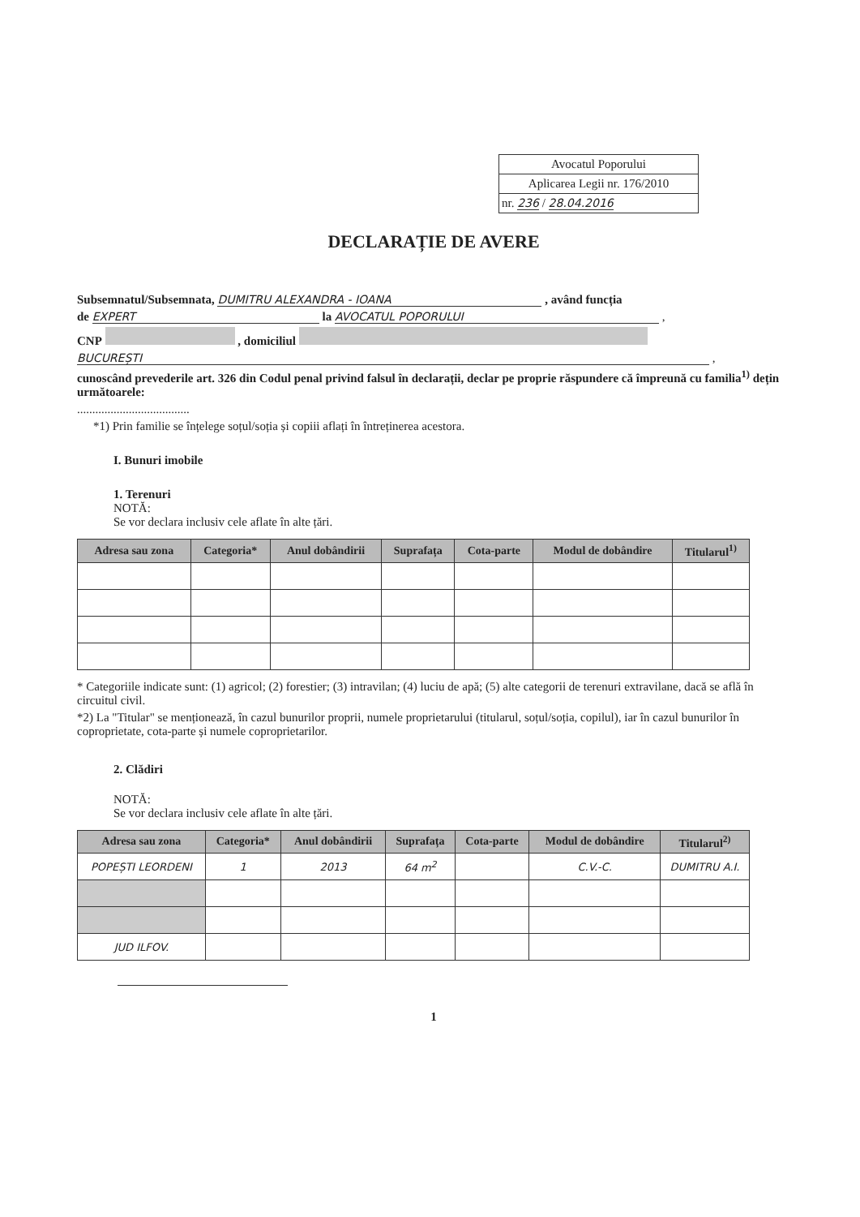Avocatul Poporului
Aplicarea Legii nr. 176/2010
nr. 236 / 28.04.2016
DECLARAȚIE DE AVERE
Subsemnatul/Subsemnata, DUMITRU ALEXANDRA - IOANA , având funcția
de EXPERT la AVOCATUL POPORULUI ,
CNP , domiciliul
BUCUREȘTI ,
cunoscând prevederile art. 326 din Codul penal privind falsul în declarații, declar pe proprie răspundere că împreună cu familia<sup>1)</sup> dețin următoarele:
.....................................
*1) Prin familie se înțelege soțul/soția și copiii aflați în întreținerea acestora.
I. Bunuri imobile
1. Terenuri
NOTĂ:
Se vor declara inclusiv cele aflate în alte țări.
| Adresa sau zona | Categoria* | Anul dobândirii | Suprafața | Cota-parte | Modul de dobândire | Titularul<sup>1)</sup> |
| --- | --- | --- | --- | --- | --- | --- |
* Categoriile indicate sunt: (1) agricol; (2) forestier; (3) intravilan; (4) luciu de apă; (5) alte categorii de terenuri extravilane, dacă se află în circuitul civil.
*2) La "Titular" se menționează, în cazul bunurilor proprii, numele proprietarului (titularul, soțul/soția, copilul), iar în cazul bunurilor în coproprietate, cota-parte și numele coproprietarilor.
2. Clădiri
NOTĂ:
Se vor declara inclusiv cele aflate în alte țări.
| Adresa sau zona | Categoria* | Anul dobândirii | Suprafața | Cota-parte | Modul de dobândire | Titularul<sup>2)</sup> |
| --- | --- | --- | --- | --- | --- | --- |
| POPEȘTI LEORDENI | 1 | 2013 | 64 m<sup>2</sup> | | C.V.-C. | DUMITRU A.I. |
| JUD ILFOV. | | | | | | |
1